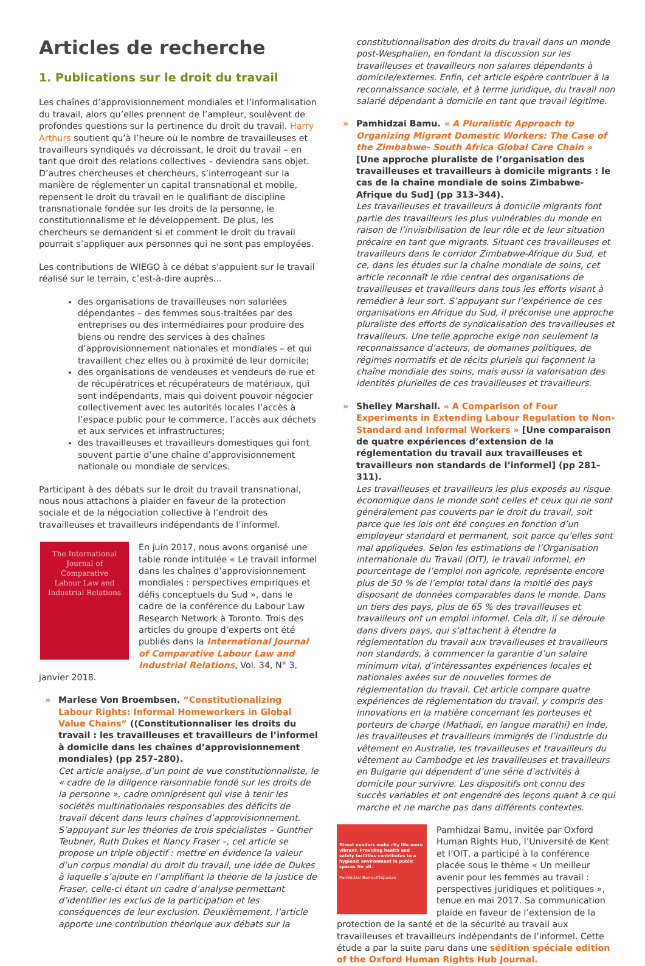Articles de recherche
1. Publications sur le droit du travail
Les chaînes d’approvisionnement mondiales et l’informalisation du travail, alors qu’elles prennent de l’ampleur, soulèvent de profondes questions sur la pertinence du droit du travail. Harry Arthurs soutient qu’à l’heure où le nombre de travailleuses et travailleurs syndiqués va décroissant, le droit du travail – en tant que droit des relations collectives – deviendra sans objet. D’autres chercheuses et chercheurs, s’interrogeant sur la manière de réglementer un capital transnational et mobile, repensent le droit du travail en le qualifiant de discipline transnationale fondée sur les droits de la personne, le constitutionnalisme et le développement. De plus, les chercheurs se demandent si et comment le droit du travail pourrait s’appliquer aux personnes qui ne sont pas employées.
Les contributions de WIEGO à ce débat s’appuient sur le travail réalisé sur le terrain, c’est-à-dire auprès...
des organisations de travailleuses non salariées dépendantes – des femmes sous-traitées par des entreprises ou des intermédiaires pour produire des biens ou rendre des services à des chaînes d’approvisionnement nationales et mondiales – et qui travaillent chez elles ou à proximité de leur domicile;
des organisations de vendeuses et vendeurs de rue et de récupératrices et récupérateurs de matériaux, qui sont indépendants, mais qui doivent pouvoir négocier collectivement avec les autorités locales l’accès à l’espace public pour le commerce, l’accès aux déchets et aux services et infrastructures;
des travailleuses et travailleurs domestiques qui font souvent partie d’une chaîne d’approvisionnement nationale ou mondiale de services.
Participant à des débats sur le droit du travail transnational, nous nous attachons à plaider en faveur de la protection sociale et de la négociation collective à l’endroit des travailleuses et travailleurs indépendants de l’informel.
The International Journal of Comparative Labour Law and Industrial Relations
En juin 2017, nous avons organisé une table ronde intitulée « Le travail informel dans les chaînes d’approvisionnement mondiales : perspectives empiriques et défis conceptuels du Sud », dans le cadre de la conférence du Labour Law Research Network à Toronto. Trois des articles du groupe d’experts ont été publiés dans la International Journal of Comparative Labour Law and Industrial Relations, Vol. 34, N° 3, janvier 2018.
» Marlese Von Broembsen. “Constitutionalizing Labour Rights: Informal Homeworkers in Global Value Chains” ((Constitutionnaliser les droits du travail : les travailleuses et travailleurs de l’informel à domicile dans les chaînes d’approvisionnement mondiales) (pp 257–280).
Cet article analyse, d’un point de vue constitutionnaliste, le « cadre de la diligence raisonnable fondé sur les droits de la personne », cadre omniprésent qui vise à tenir les sociétés multinationales responsables des déficits de travail décent dans leurs chaînes d’approvisionnement. S’appuyant sur les théories de trois spécialistes – Gunther Teubner, Ruth Dukes et Nancy Fraser –, cet article se propose un triple objectif : mettre en évidence la valeur d’un corpus mondial du droit du travail, une idée de Dukes à laquelle s’ajoute en l’amplifiant la théorie de la justice de Fraser, celle-ci étant un cadre d’analyse permettant d’identifier les exclus de la participation et les conséquences de leur exclusion. Deuxièmement, l’article apporte une contribution théorique aux débats sur la
constitutionnalisation des droits du travail dans un monde post-Wesphalien, en fondant la discussion sur les travailleuses et travailleurs non salaires dépendants à domicile/externes. Enfin, cet article espère contribuer à la reconnaissance sociale, et à terme juridique, du travail non salarié dépendant à domicile en tant que travail légitime.
» Pamhidzai Bamu. « A Pluralistic Approach to Organizing Migrant Domestic Workers: The Case of the Zimbabwe- South Africa Global Care Chain » [Une approche pluraliste de l’organisation des travailleuses et travailleurs à domicile migrants : le cas de la chaîne mondiale de soins Zimbabwe-Afrique du Sud] (pp 313–344).
Les travailleuses et travailleurs à domicile migrants font partie des travailleurs les plus vulnérables du monde en raison de l’invisibilisation de leur rôle et de leur situation précaire en tant que migrants. Situant ces travailleuses et travailleurs dans le corridor Zimbabwe-Afrique du Sud, et ce, dans les études sur la chaîne mondiale de soins, cet article reconnaît le rôle central des organisations de travailleuses et travailleurs dans tous les efforts visant à remédier à leur sort. S’appuyant sur l’expérience de ces organisations en Afrique du Sud, il préconise une approche pluraliste des efforts de syndicalisation des travailleuses et travailleurs. Une telle approche exige non seulement la reconnaissance d’acteurs, de domaines politiques, de régimes normatifs et de récits pluriels qui façonnent la chaîne mondiale des soins, mais aussi la valorisation des identités plurielles de ces travailleuses et travailleurs.
» Shelley Marshall. « A Comparison of Four Experiments in Extending Labour Regulation to Non-Standard and Informal Workers » [Une comparaison de quatre expériences d’extension de la réglementation du travail aux travailleuses et travailleurs non standards de l’informel] (pp 281–311).
Les travailleuses et travailleurs les plus exposés au risque économique dans le monde sont celles et ceux qui ne sont généralement pas couverts par le droit du travail, soit parce que les lois ont été conçues en fonction d’un employeur standard et permanent, soit parce qu’elles sont mal appliquées. Selon les estimations de l’Organisation internationale du Travail (OIT), le travail informel, en pourcentage de l’emploi non agricole, représente encore plus de 50 % de l’emploi total dans la moitié des pays disposant de données comparables dans le monde. Dans un tiers des pays, plus de 65 % des travailleuses et travailleurs ont un emploi informel. Cela dit, il se déroule dans divers pays, qui s’attachent à étendre la réglementation du travail aux travailleuses et travailleurs non standards, à commencer la garantie d’un salaire minimum vital, d’intéressantes expériences locales et nationales axées sur de nouvelles formes de réglementation du travail. Cet article compare quatre expériences de réglementation du travail, y compris des innovations en la matière concernant les porteuses et porteurs de charge (Mathadi, en langue marathi) en Inde, les travailleuses et travailleurs immigrés de l’industrie du vêtement en Australie, les travailleuses et travailleurs du vêtement au Cambodge et les travailleuses et travailleurs en Bulgarie qui dépendent d’une série d’activités à domicile pour survivre. Les dispositifs ont connu des succès variables et ont engendré des leçons quant à ce qui marche et ne marche pas dans différents contextes.
Street vendors make city life more vibrant. Providing health and safety facilities contributes to a hygienic environment in public spaces for all.
Pamhidzai Bamu-Chipunza
Pamhidzai Bamu, invitée par Oxford Human Rights Hub, l’Université de Kent et l’OIT, a participé à la conférence placée sous le thème « Un meilleur avenir pour les femmes au travail : perspectives juridiques et politiques », tenue en mai 2017. Sa communication plaide en faveur de l’extension de la protection de la santé et de la sécurité au travail aux travailleuses et travailleurs indépendants de l’informel. Cette étude a par la suite paru dans une sédition spéciale edition of the Oxford Human Rights Hub Journal.